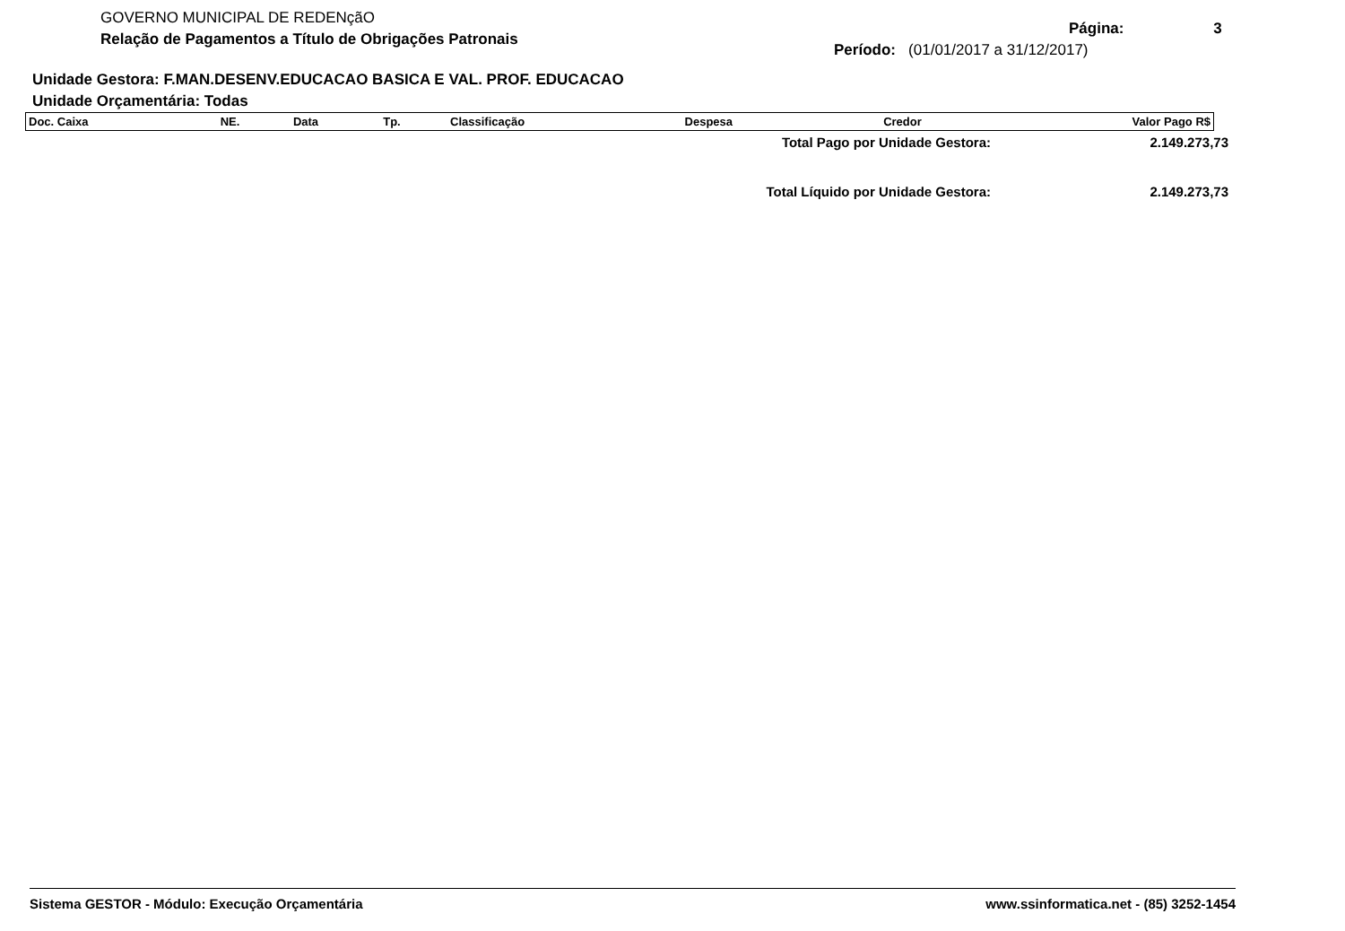GOVERNO MUNICIPAL DE REDENçãO
Relação de Pagamentos a Título de Obrigações Patronais
Página: 3
Período: (01/01/2017 a 31/12/2017)
Unidade Gestora: F.MAN.DESENV.EDUCACAO BASICA E VAL. PROF. EDUCACAO
Unidade Orçamentária: Todas
| Doc. Caixa | NE. | Data | Tp. | Classificação | Despesa | Credor | Valor Pago R$ |
| --- | --- | --- | --- | --- | --- | --- | --- |
| Total Pago por Unidade Gestora: | 2.149.273,73 |
| Total Líquido por Unidade Gestora: | 2.149.273,73 |
Sistema GESTOR - Módulo: Execução Orçamentária www.ssinformatica.net - (85) 3252-1454